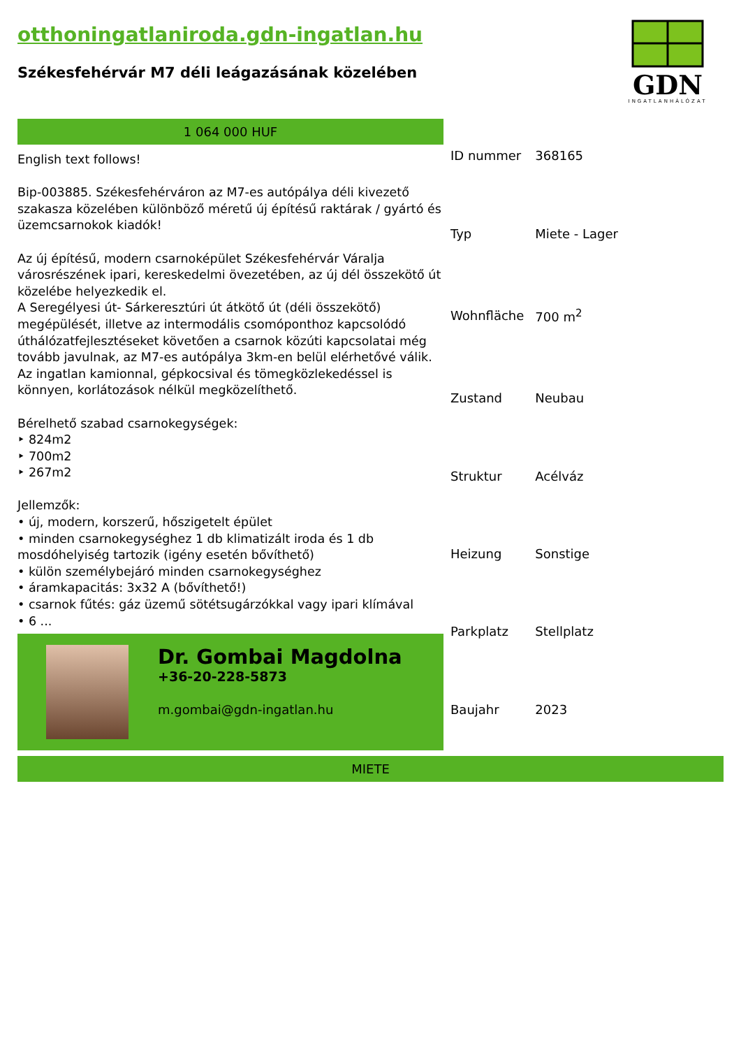otthoningatlaniroda.gdn-ingatlan.hu
Székesfehérvár M7 déli leágazásának közelében
GDN
INGATLANHÁLÓZAT
1 064 000 HUF
English text follows!
Bip-003885. Székesfehérváron az M7-es autópálya déli kivezető szakasza közelében különböző méretű új építésű raktárak / gyártó és üzemcsarnokok kiadók!
Az új építésű, modern csarnoképület Székesfehérvár Váralja városrészének ipari, kereskedelmi övezetében, az új dél összekötő út közelébe helyezkedik el.
A Seregélyesi út- Sárkeresztúri út átkötő út (déli összekötő) megépülését, illetve az intermodális csomóponthoz kapcsolódó úthálózatfejlesztéseket követően a csarnok közúti kapcsolatai még tovább javulnak, az M7-es autópálya 3km-en belül elérhetővé válik. Az ingatlan kamionnal, gépkocsival és tömegközlekedéssel is könnyen, korlátozások nélkül megközelíthető.
Bérelhető szabad csarnokegységek:
‣ 824m2
‣ 700m2
‣ 267m2
Jellemzők:
• új, modern, korszerű, hőszigetelt épület
• minden csarnokegységhez 1 db klimatizált iroda és 1 db mosdóhelyiség tartozik (igény esetén bővíthető)
• külön személybejáró minden csarnokegységhez
• áramkapacitás: 3x32 A (bővíthető!)
• csarnok fűtés: gáz üzemű sötétsugárzókkal vagy ipari klímával
• 6 ...
Dr. Gombai Magdolna
+36-20-228-5873
m.gombai@gdn-ingatlan.hu
| ID nummer | 368165 |
| Typ | Miete - Lager |
| Wohnfläche | 700 m<sup>2</sup> |
| Zustand | Neubau |
| Struktur | Acélváz |
| Heizung | Sonstige |
| Parkplatz | Stellplatz |
| Baujahr | 2023 |
MIETE